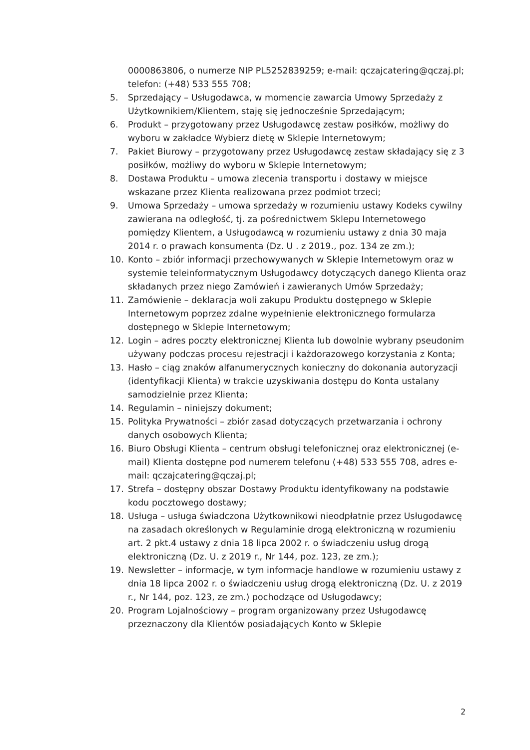0000863806, o numerze NIP PL5252839259; e-mail: qczajcatering@qczaj.pl; telefon: (+48) 533 555 708;
5. Sprzedający – Usługodawca, w momencie zawarcia Umowy Sprzedaży z Użytkownikiem/Klientem, staję się jednocześnie Sprzedającym;
6. Produkt – przygotowany przez Usługodawcę zestaw posiłków, możliwy do wyboru w zakładce Wybierz dietę w Sklepie Internetowym;
7. Pakiet Biurowy – przygotowany przez Usługodawcę zestaw składający się z 3 posiłków, możliwy do wyboru w Sklepie Internetowym;
8. Dostawa Produktu – umowa zlecenia transportu i dostawy w miejsce wskazane przez Klienta realizowana przez podmiot trzeci;
9. Umowa Sprzedaży – umowa sprzedaży w rozumieniu ustawy Kodeks cywilny zawierana na odległość, tj. za pośrednictwem Sklepu Internetowego pomiędzy Klientem, a Usługodawcą w rozumieniu ustawy z dnia 30 maja 2014 r. o prawach konsumenta (Dz. U . z 2019., poz. 134 ze zm.);
10. Konto – zbiór informacji przechowywanych w Sklepie Internetowym oraz w systemie teleinformatycznym Usługodawcy dotyczących danego Klienta oraz składanych przez niego Zamówień i zawieranych Umów Sprzedaży;
11. Zamówienie – deklaracja woli zakupu Produktu dostępnego w Sklepie Internetowym poprzez zdalne wypełnienie elektronicznego formularza dostępnego w Sklepie Internetowym;
12. Login – adres poczty elektronicznej Klienta lub dowolnie wybrany pseudonim używany podczas procesu rejestracji i każdorazowego korzystania z Konta;
13. Hasło – ciąg znaków alfanumerycznych konieczny do dokonania autoryzacji (identyfikacji Klienta) w trakcie uzyskiwania dostępu do Konta ustalany samodzielnie przez Klienta;
14. Regulamin – niniejszy dokument;
15. Polityka Prywatności – zbiór zasad dotyczących przetwarzania i ochrony danych osobowych Klienta;
16. Biuro Obsługi Klienta – centrum obsługi telefonicznej oraz elektronicznej (e-mail) Klienta dostępne pod numerem telefonu (+48) 533 555 708, adres e-mail: qczajcatering@qczaj.pl;
17. Strefa – dostępny obszar Dostawy Produktu identyfikowany na podstawie kodu pocztowego dostawy;
18. Usługa – usługa świadczona Użytkownikowi nieodpłatnie przez Usługodawcę na zasadach określonych w Regulaminie drogą elektroniczną w rozumieniu art. 2 pkt.4 ustawy z dnia 18 lipca 2002 r. o świadczeniu usług drogą elektroniczną (Dz. U. z 2019 r., Nr 144, poz. 123, ze zm.);
19. Newsletter – informacje, w tym informacje handlowe w rozumieniu ustawy z dnia 18 lipca 2002 r. o świadczeniu usług drogą elektroniczną (Dz. U. z 2019 r., Nr 144, poz. 123, ze zm.) pochodzące od Usługodawcy;
20. Program Lojalnościowy – program organizowany przez Usługodawcę przeznaczony dla Klientów posiadających Konto w Sklepie
2